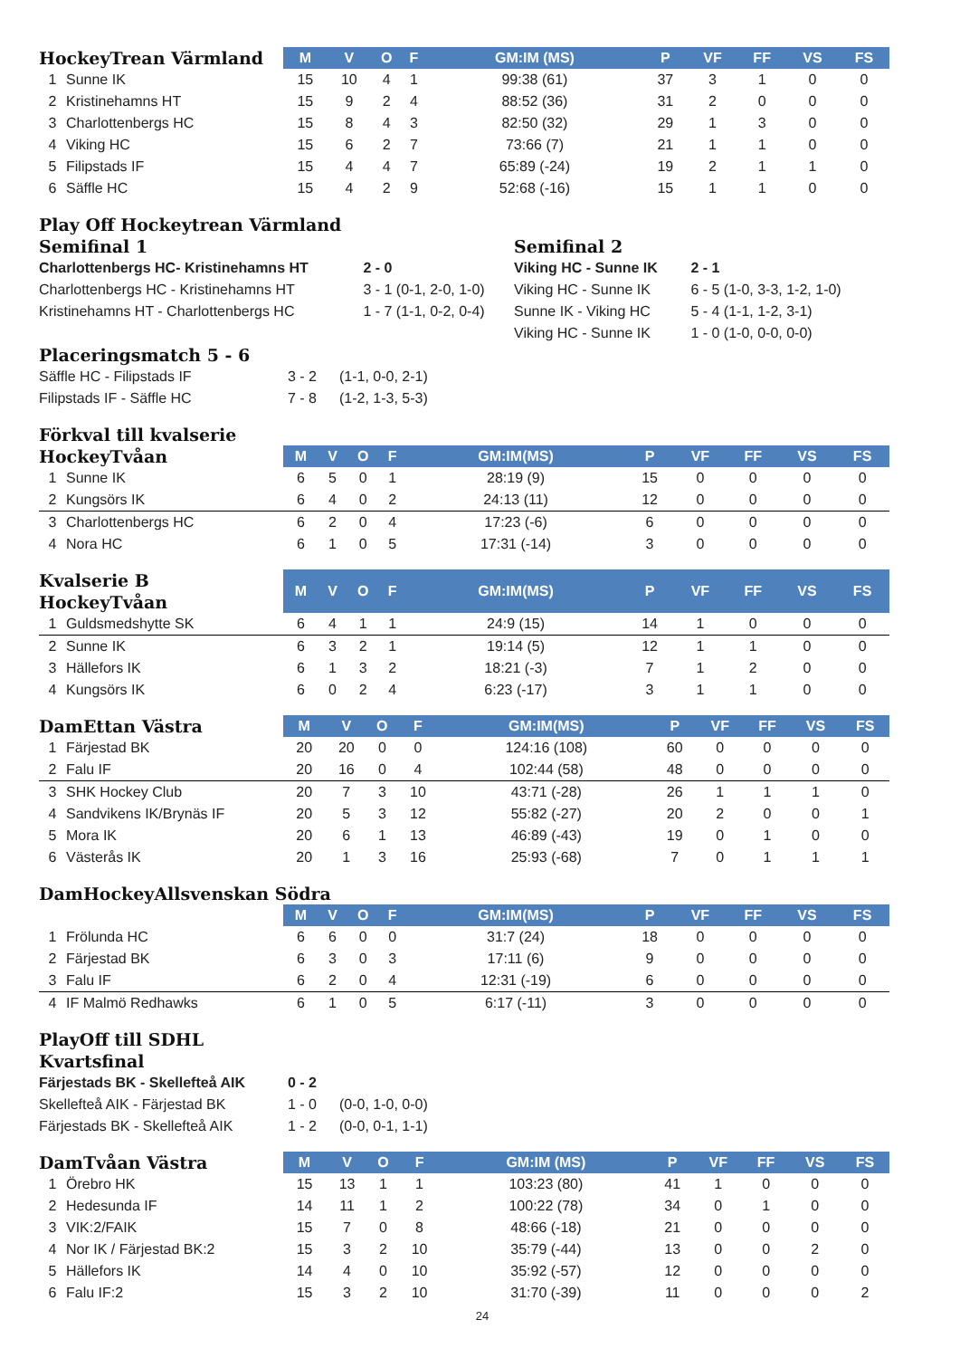| HockeyTrean Värmland | | M | V | O | F | GM:IM (MS) | P | VF | FF | VS | FS |
| --- | --- | --- | --- | --- | --- | --- | --- | --- | --- | --- | --- |
| 1 | Sunne IK | 15 | 10 | 4 | 1 | 99:38 (61) | 37 | 3 | 1 | 0 | 0 |
| 2 | Kristinehamns HT | 15 | 9 | 2 | 4 | 88:52 (36) | 31 | 2 | 0 | 0 | 0 |
| 3 | Charlottenbergs HC | 15 | 8 | 4 | 3 | 82:50 (32) | 29 | 1 | 3 | 0 | 0 |
| 4 | Viking HC | 15 | 6 | 2 | 7 | 73:66 (7) | 21 | 1 | 1 | 0 | 0 |
| 5 | Filipstads IF | 15 | 4 | 4 | 7 | 65:89 (-24) | 19 | 2 | 1 | 1 | 0 |
| 6 | Säffle HC | 15 | 4 | 2 | 9 | 52:68 (-16) | 15 | 1 | 1 | 0 | 0 |
Play Off Hockeytrean Värmland
Semifinal 1
| Charlottenbergs HC- Kristinehamns HT | 2 - 0 |
| Charlottenbergs HC - Kristinehamns HT | 3 - 1 (0-1, 2-0, 1-0) |
| Kristinehamns HT - Charlottenbergs HC | 1 - 7 (1-1, 0-2, 0-4) |
Semifinal 2
| Viking HC - Sunne IK | 2 - 1 |
| Viking HC - Sunne IK | 6 - 5 (1-0, 3-3, 1-2, 1-0) |
| Sunne IK - Viking HC | 5 - 4 (1-1, 1-2, 3-1) |
| Viking HC - Sunne IK | 1 - 0 (1-0, 0-0, 0-0) |
Placeringsmatch 5 - 6
| Säffle HC - Filipstads IF | 3 - 2 | (1-1, 0-0, 2-1) |
| Filipstads IF - Säffle HC | 7 - 8 | (1-2, 1-3, 5-3) |
Förkval till kvalserie
| HockeyTvåan | | M | V | O | F | GM:IM(MS) | P | VF | FF | VS | FS |
| --- | --- | --- | --- | --- | --- | --- | --- | --- | --- | --- | --- |
| 1 | Sunne IK | 6 | 5 | 0 | 1 | 28:19 (9) | 15 | 0 | 0 | 0 | 0 |
| 2 | Kungsörs IK | 6 | 4 | 0 | 2 | 24:13 (11) | 12 | 0 | 0 | 0 | 0 |
| 3 | Charlottenbergs HC | 6 | 2 | 0 | 4 | 17:23 (-6) | 6 | 0 | 0 | 0 | 0 |
| 4 | Nora HC | 6 | 1 | 0 | 5 | 17:31 (-14) | 3 | 0 | 0 | 0 | 0 |
| Kvalserie B HockeyTvåan | | M | V | O | F | GM:IM(MS) | P | VF | FF | VS | FS |
| --- | --- | --- | --- | --- | --- | --- | --- | --- | --- | --- | --- |
| 1 | Guldsmedshytte SK | 6 | 4 | 1 | 1 | 24:9 (15) | 14 | 1 | 0 | 0 | 0 |
| 2 | Sunne IK | 6 | 3 | 2 | 1 | 19:14 (5) | 12 | 1 | 1 | 0 | 0 |
| 3 | Hällefors IK | 6 | 1 | 3 | 2 | 18:21 (-3) | 7 | 1 | 2 | 0 | 0 |
| 4 | Kungsörs IK | 6 | 0 | 2 | 4 | 6:23 (-17) | 3 | 1 | 1 | 0 | 0 |
| DamEttan Västra | | M | V | O | F | GM:IM(MS) | P | VF | FF | VS | FS |
| --- | --- | --- | --- | --- | --- | --- | --- | --- | --- | --- | --- |
| 1 | Färjestad BK | 20 | 20 | 0 | 0 | 124:16 (108) | 60 | 0 | 0 | 0 | 0 |
| 2 | Falu IF | 20 | 16 | 0 | 4 | 102:44 (58) | 48 | 0 | 0 | 0 | 0 |
| 3 | SHK Hockey Club | 20 | 7 | 3 | 10 | 43:71 (-28) | 26 | 1 | 1 | 1 | 0 |
| 4 | Sandvikens IK/Brynäs IF | 20 | 5 | 3 | 12 | 55:82 (-27) | 20 | 2 | 0 | 0 | 1 |
| 5 | Mora IK | 20 | 6 | 1 | 13 | 46:89 (-43) | 19 | 0 | 1 | 0 | 0 |
| 6 | Västerås IK | 20 | 1 | 3 | 16 | 25:93 (-68) | 7 | 0 | 1 | 1 | 1 |
DamHockeyAllsvenskan Södra
| | | M | V | O | F | GM:IM(MS) | P | VF | FF | VS | FS |
| --- | --- | --- | --- | --- | --- | --- | --- | --- | --- | --- | --- |
| 1 | Frölunda HC | 6 | 6 | 0 | 0 | 31:7 (24) | 18 | 0 | 0 | 0 | 0 |
| 2 | Färjestad BK | 6 | 3 | 0 | 3 | 17:11 (6) | 9 | 0 | 0 | 0 | 0 |
| 3 | Falu IF | 6 | 2 | 0 | 4 | 12:31 (-19) | 6 | 0 | 0 | 0 | 0 |
| 4 | IF Malmö Redhawks | 6 | 1 | 0 | 5 | 6:17 (-11) | 3 | 0 | 0 | 0 | 0 |
PlayOff till SDHL
Kvartsfinal
| Färjestads BK - Skellefteå AIK | 0 - 2 | |
| Skellefteå AIK - Färjestad BK | 1 - 0 | (0-0, 1-0, 0-0) |
| Färjestads BK - Skellefteå AIK | 1 - 2 | (0-0, 0-1, 1-1) |
| DamTvåan Västra | | M | V | O | F | GM:IM (MS) | P | VF | FF | VS | FS |
| --- | --- | --- | --- | --- | --- | --- | --- | --- | --- | --- | --- |
| 1 | Örebro HK | 15 | 13 | 1 | 1 | 103:23 (80) | 41 | 1 | 0 | 0 | 0 |
| 2 | Hedesunda IF | 14 | 11 | 1 | 2 | 100:22 (78) | 34 | 0 | 1 | 0 | 0 |
| 3 | VIK:2/FAIK | 15 | 7 | 0 | 8 | 48:66 (-18) | 21 | 0 | 0 | 0 | 0 |
| 4 | Nor IK / Färjestad BK:2 | 15 | 3 | 2 | 10 | 35:79 (-44) | 13 | 0 | 0 | 2 | 0 |
| 5 | Hällefors IK | 14 | 4 | 0 | 10 | 35:92 (-57) | 12 | 0 | 0 | 0 | 0 |
| 6 | Falu IF:2 | 15 | 3 | 2 | 10 | 31:70 (-39) | 11 | 0 | 0 | 0 | 2 |
24